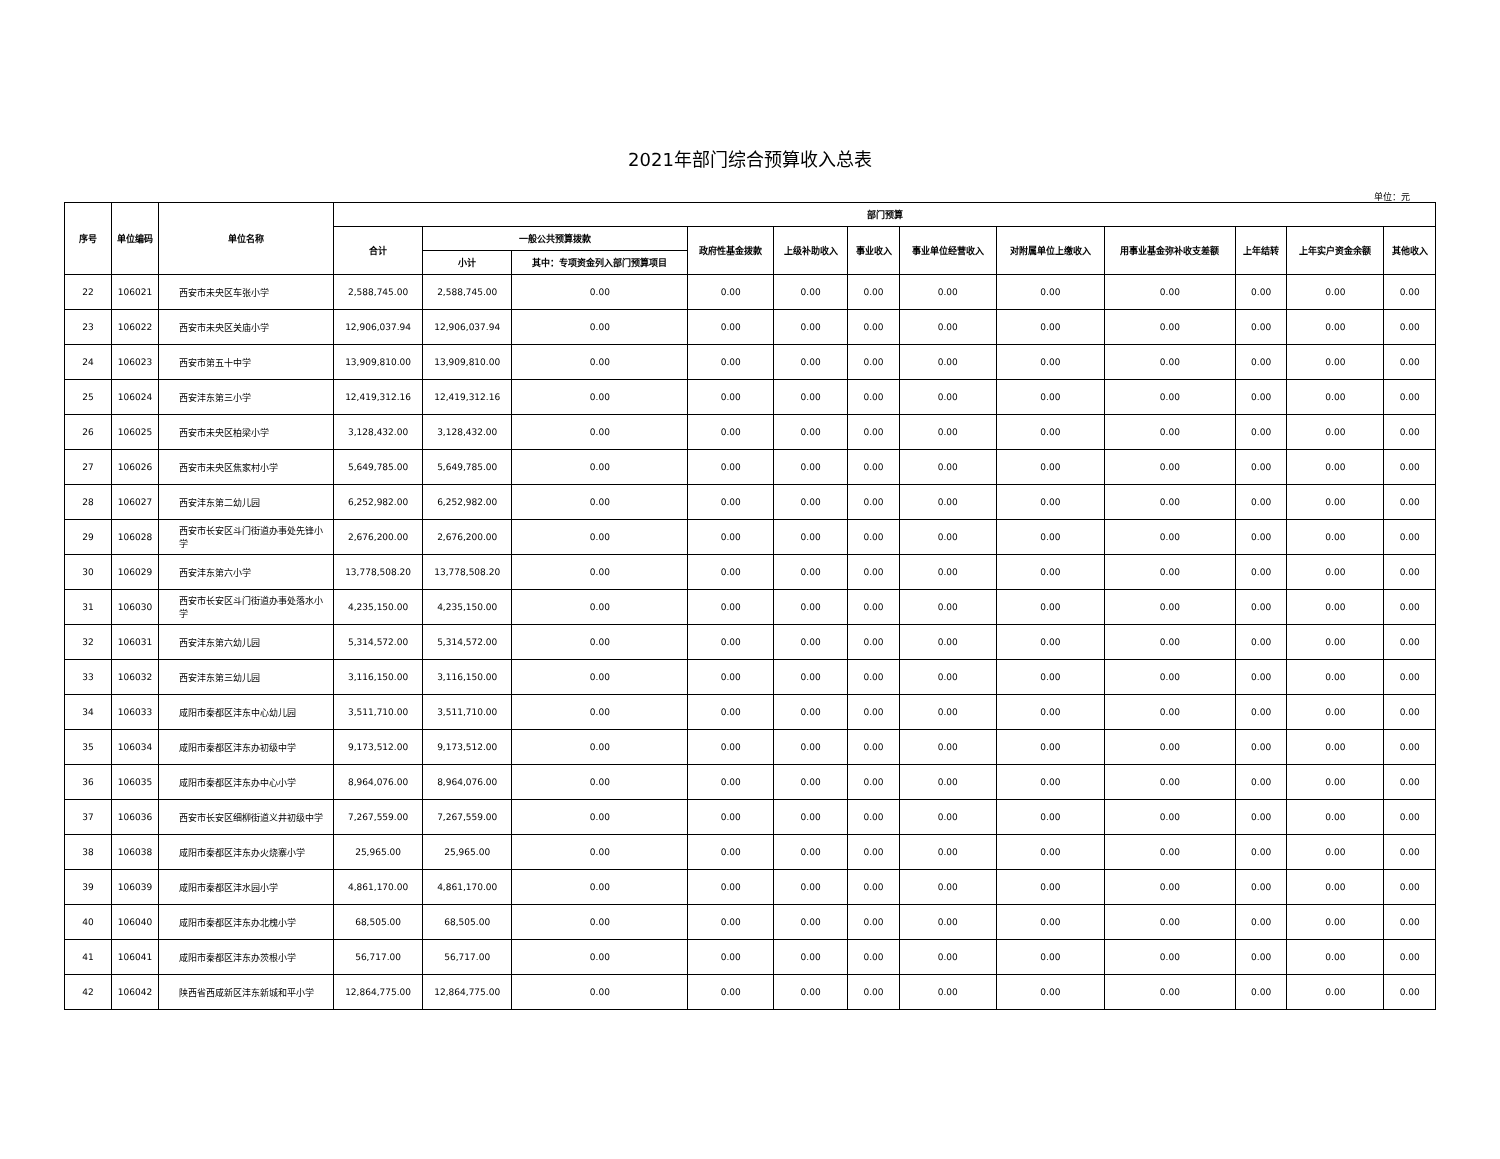2021年部门综合预算收入总表
单位：元
| 序号 | 单位编码 | 单位名称 | 部门预算 | | | | | | | | | | | |
| --- | --- | --- | --- | --- | --- | --- | --- | --- | --- | --- | --- | --- | --- | --- |
| | | | 合计 | 一般公共预算拨款 | | 政府性基金拨款 | 上级补助收入 | 事业收入 | 事业单位经营收入 | 对附属单位上缴收入 | 用事业基金弥补收支差额 | 上年结转 | 上年实户资金余额 | 其他收入 |
| | | | | 小计 | 其中：专项资金列入部门预算项目 | | | | | | | | | |
| 22 | 106021 | 西安市未央区车张小学 | 2,588,745.00 | 2,588,745.00 | 0.00 | 0.00 | 0.00 | 0.00 | 0.00 | 0.00 | 0.00 | 0.00 | 0.00 | 0.00 |
| 23 | 106022 | 西安市未央区关庙小学 | 12,906,037.94 | 12,906,037.94 | 0.00 | 0.00 | 0.00 | 0.00 | 0.00 | 0.00 | 0.00 | 0.00 | 0.00 | 0.00 |
| 24 | 106023 | 西安市第五十中学 | 13,909,810.00 | 13,909,810.00 | 0.00 | 0.00 | 0.00 | 0.00 | 0.00 | 0.00 | 0.00 | 0.00 | 0.00 | 0.00 |
| 25 | 106024 | 西安沣东第三小学 | 12,419,312.16 | 12,419,312.16 | 0.00 | 0.00 | 0.00 | 0.00 | 0.00 | 0.00 | 0.00 | 0.00 | 0.00 | 0.00 |
| 26 | 106025 | 西安市未央区柏梁小学 | 3,128,432.00 | 3,128,432.00 | 0.00 | 0.00 | 0.00 | 0.00 | 0.00 | 0.00 | 0.00 | 0.00 | 0.00 | 0.00 |
| 27 | 106026 | 西安市未央区焦家村小学 | 5,649,785.00 | 5,649,785.00 | 0.00 | 0.00 | 0.00 | 0.00 | 0.00 | 0.00 | 0.00 | 0.00 | 0.00 | 0.00 |
| 28 | 106027 | 西安沣东第二幼儿园 | 6,252,982.00 | 6,252,982.00 | 0.00 | 0.00 | 0.00 | 0.00 | 0.00 | 0.00 | 0.00 | 0.00 | 0.00 | 0.00 |
| 29 | 106028 | 西安市长安区斗门街道办事处先锋小学 | 2,676,200.00 | 2,676,200.00 | 0.00 | 0.00 | 0.00 | 0.00 | 0.00 | 0.00 | 0.00 | 0.00 | 0.00 | 0.00 |
| 30 | 106029 | 西安沣东第六小学 | 13,778,508.20 | 13,778,508.20 | 0.00 | 0.00 | 0.00 | 0.00 | 0.00 | 0.00 | 0.00 | 0.00 | 0.00 | 0.00 |
| 31 | 106030 | 西安市长安区斗门街道办事处落水小学 | 4,235,150.00 | 4,235,150.00 | 0.00 | 0.00 | 0.00 | 0.00 | 0.00 | 0.00 | 0.00 | 0.00 | 0.00 | 0.00 |
| 32 | 106031 | 西安沣东第六幼儿园 | 5,314,572.00 | 5,314,572.00 | 0.00 | 0.00 | 0.00 | 0.00 | 0.00 | 0.00 | 0.00 | 0.00 | 0.00 | 0.00 |
| 33 | 106032 | 西安沣东第三幼儿园 | 3,116,150.00 | 3,116,150.00 | 0.00 | 0.00 | 0.00 | 0.00 | 0.00 | 0.00 | 0.00 | 0.00 | 0.00 | 0.00 |
| 34 | 106033 | 咸阳市秦都区沣东中心幼儿园 | 3,511,710.00 | 3,511,710.00 | 0.00 | 0.00 | 0.00 | 0.00 | 0.00 | 0.00 | 0.00 | 0.00 | 0.00 | 0.00 |
| 35 | 106034 | 咸阳市秦都区沣东办初级中学 | 9,173,512.00 | 9,173,512.00 | 0.00 | 0.00 | 0.00 | 0.00 | 0.00 | 0.00 | 0.00 | 0.00 | 0.00 | 0.00 |
| 36 | 106035 | 咸阳市秦都区沣东办中心小学 | 8,964,076.00 | 8,964,076.00 | 0.00 | 0.00 | 0.00 | 0.00 | 0.00 | 0.00 | 0.00 | 0.00 | 0.00 | 0.00 |
| 37 | 106036 | 西安市长安区细柳街道义井初级中学 | 7,267,559.00 | 7,267,559.00 | 0.00 | 0.00 | 0.00 | 0.00 | 0.00 | 0.00 | 0.00 | 0.00 | 0.00 | 0.00 |
| 38 | 106038 | 咸阳市秦都区沣东办火烧寨小学 | 25,965.00 | 25,965.00 | 0.00 | 0.00 | 0.00 | 0.00 | 0.00 | 0.00 | 0.00 | 0.00 | 0.00 | 0.00 |
| 39 | 106039 | 咸阳市秦都区沣水园小学 | 4,861,170.00 | 4,861,170.00 | 0.00 | 0.00 | 0.00 | 0.00 | 0.00 | 0.00 | 0.00 | 0.00 | 0.00 | 0.00 |
| 40 | 106040 | 咸阳市秦都区沣东办北槐小学 | 68,505.00 | 68,505.00 | 0.00 | 0.00 | 0.00 | 0.00 | 0.00 | 0.00 | 0.00 | 0.00 | 0.00 | 0.00 |
| 41 | 106041 | 咸阳市秦都区沣东办茨根小学 | 56,717.00 | 56,717.00 | 0.00 | 0.00 | 0.00 | 0.00 | 0.00 | 0.00 | 0.00 | 0.00 | 0.00 | 0.00 |
| 42 | 106042 | 陕西省西咸新区沣东新城和平小学 | 12,864,775.00 | 12,864,775.00 | 0.00 | 0.00 | 0.00 | 0.00 | 0.00 | 0.00 | 0.00 | 0.00 | 0.00 | 0.00 |